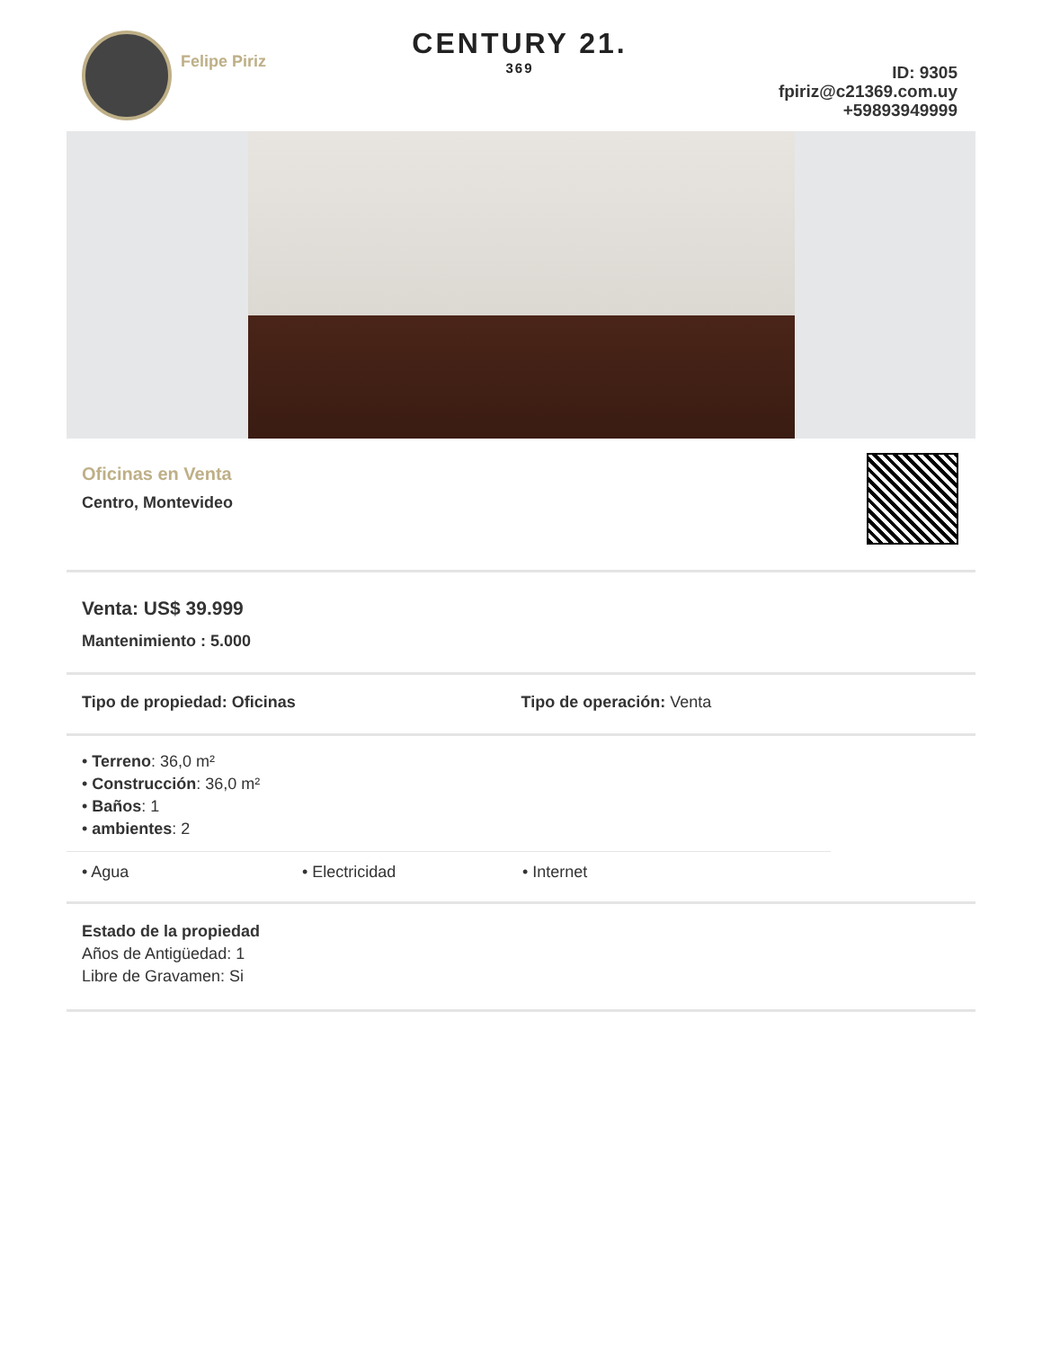Felipe Piriz
CENTURY 21.
369
ID: 9305
fpiriz@c21369.com.uy
+59893949999
Oficinas en Venta
Centro, Montevideo
Venta: US$ 39.999
Mantenimiento : 5.000
Tipo de propiedad: Oficinas Tipo de operación: Venta
• Terreno: 36,0 m²
• Construcción: 36,0 m²
• Baños: 1
• ambientes: 2
• Agua • Electricidad • Internet
Estado de la propiedad
Años de Antigüedad: 1
Libre de Gravamen: Si